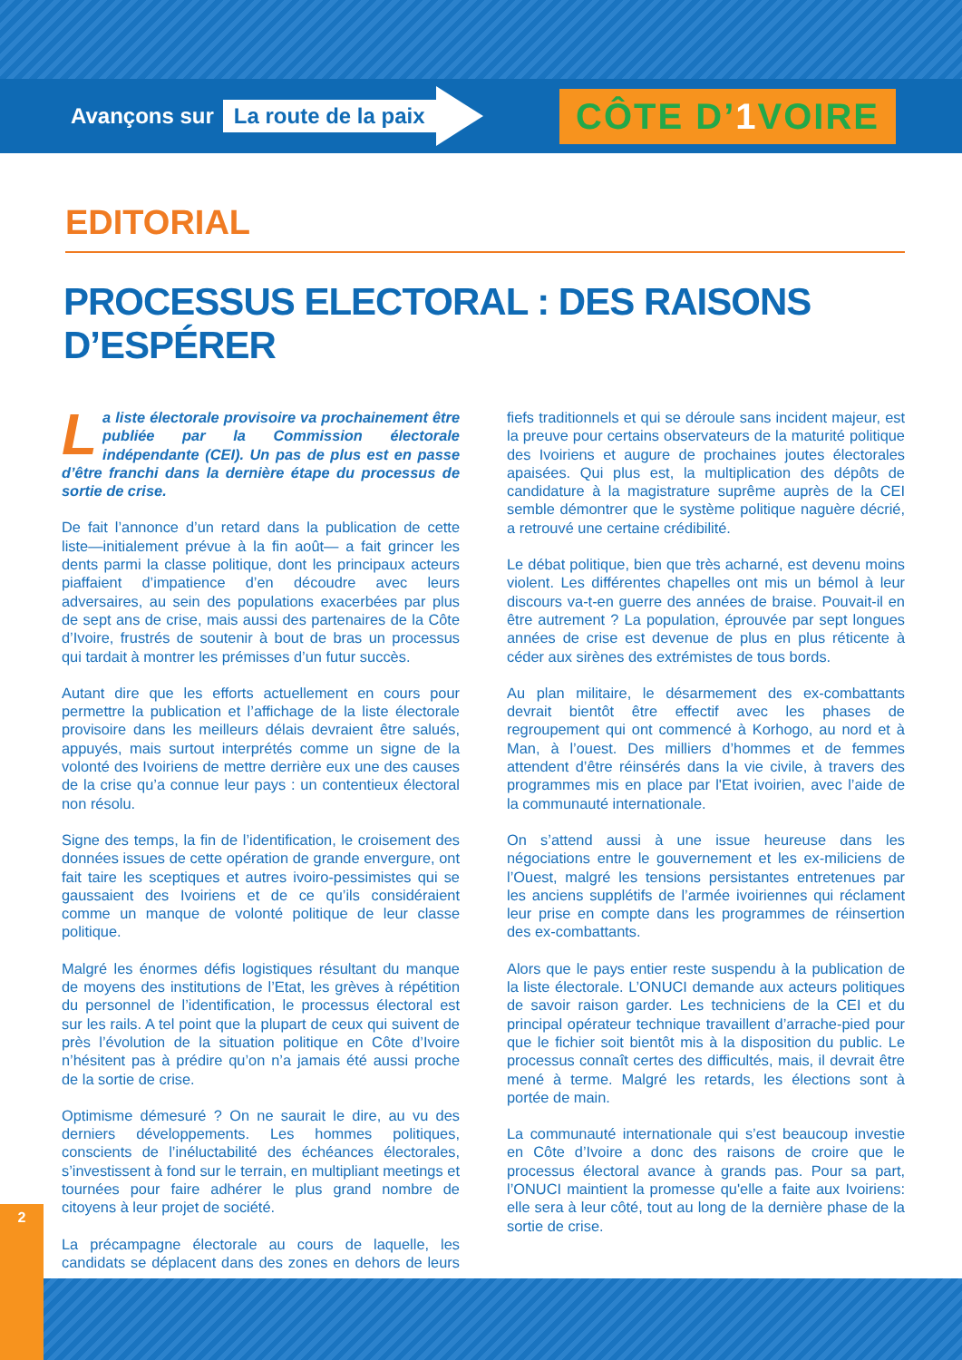Avançons sur La route de la paix
CÔTE D’1 VOIRE
EDITORIAL
PROCESSUS ELECTORAL : DES RAISONS D’ESPÉRER
La liste électorale provisoire va prochainement être publiée par la Commission électorale indépendante (CEI). Un pas de plus est en passe d’être franchi dans la dernière étape du processus de sortie de crise.
De fait l’annonce d’un retard dans la publication de cette liste—initialement prévue à la fin août— a fait grincer les dents parmi la classe politique, dont les principaux acteurs piaffaient d’impatience d’en découdre avec leurs adversaires, au sein des populations exacerbées par plus de sept ans de crise, mais aussi des partenaires de la Côte d’Ivoire, frustrés de soutenir à bout de bras un processus qui tardait à montrer les prémisses d’un futur succès.
Autant dire que les efforts actuellement en cours pour permettre la publication et l’affichage de la liste électorale provisoire dans les meilleurs délais devraient être salués, appuyés, mais surtout interprétés comme un signe de la volonté des Ivoiriens de mettre derrière eux une des causes de la crise qu’a connue leur pays : un contentieux électoral non résolu.
Signe des temps, la fin de l’identification, le croisement des données issues de cette opération de grande envergure, ont fait taire les sceptiques et autres ivoiro-pessimistes qui se gaussaient des Ivoiriens et de ce qu’ils considéraient comme un manque de volonté politique de leur classe politique.
Malgré les énormes défis logistiques résultant du manque de moyens des institutions de l’Etat, les grèves à répétition du personnel de l’identification, le processus électoral est sur les rails. A tel point que la plupart de ceux qui suivent de près l’évolution de la situation politique en Côte d’Ivoire n’hésitent pas à prédire qu’on n’a jamais été aussi proche de la sortie de crise.
Optimisme démesuré ? On ne saurait le dire, au vu des derniers développements. Les hommes politiques, conscients de l’inéluctabilité des échéances électorales, s’investissent à fond sur le terrain, en multipliant meetings et tournées pour faire adhérer le plus grand nombre de citoyens à leur projet de société.
La précampagne électorale au cours de laquelle, les candidats se déplacent dans des zones en dehors de leurs fiefs traditionnels et qui se déroule sans incident majeur, est la preuve pour certains observateurs de la maturité politique des Ivoiriens et augure de prochaines joutes électorales apaisées. Qui plus est, la multiplication des dépôts de candidature à la magistrature suprême auprès de la CEI semble démontrer que le système politique naguère décrié, a retrouvé une certaine crédibilité.
Le débat politique, bien que très acharné, est devenu moins violent. Les différentes chapelles ont mis un bémol à leur discours va-t-en guerre des années de braise. Pouvait-il en être autrement ? La population, éprouvée par sept longues années de crise est devenue de plus en plus réticente à céder aux sirènes des extrémistes de tous bords.
Au plan militaire, le désarmement des ex-combattants devrait bientôt être effectif avec les phases de regroupement qui ont commencé à Korhogo, au nord et à Man, à l’ouest. Des milliers d’hommes et de femmes attendent d’être réinsérés dans la vie civile, à travers des programmes mis en place par l'Etat ivoirien, avec l’aide de la communauté internationale.
On s’attend aussi à une issue heureuse dans les négociations entre le gouvernement et les ex-miliciens de l’Ouest, malgré les tensions persistantes entretenues par les anciens supplétifs de l’armée ivoiriennes qui réclament leur prise en compte dans les programmes de réinsertion des ex-combattants.
Alors que le pays entier reste suspendu à la publication de la liste électorale. L’ONUCI demande aux acteurs politiques de savoir raison garder. Les techniciens de la CEI et du principal opérateur technique travaillent d’arrache-pied pour que le fichier soit bientôt mis à la disposition du public. Le processus connaît certes des difficultés, mais, il devrait être mené à terme. Malgré les retards, les élections sont à portée de main.
La communauté internationale qui s’est beaucoup investie en Côte d’Ivoire a donc des raisons de croire que le processus électoral avance à grands pas. Pour sa part, l’ONUCI maintient la promesse qu'elle a faite aux Ivoiriens: elle sera à leur côté, tout au long de la dernière phase de la sortie de crise.
2